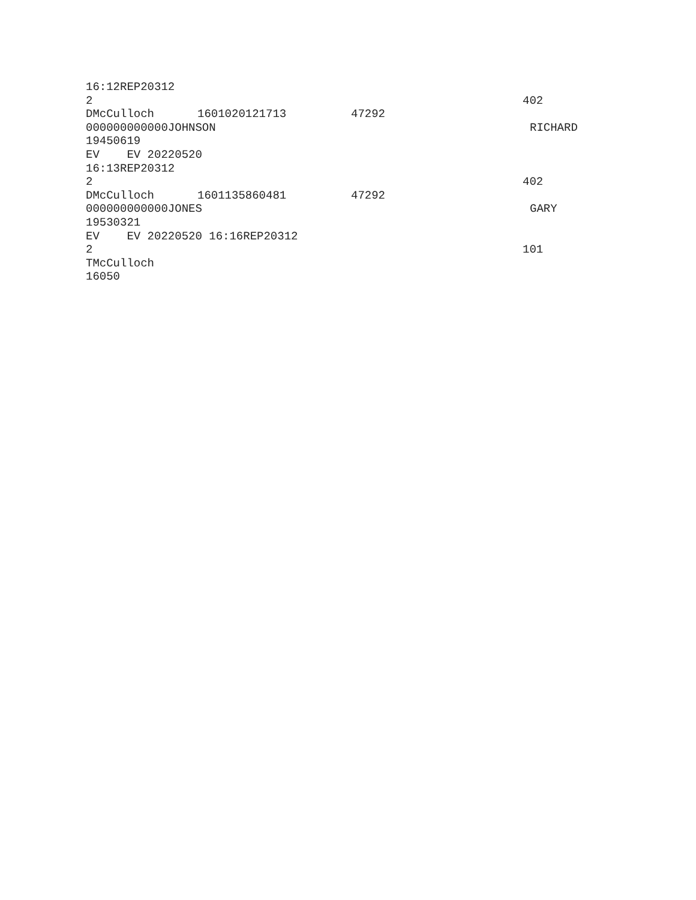16:12REP20312
2 402
DMcCulloch 1601020121713 47292
000000000000JOHNSON RICHARD
19450619
EV EV 20220520
16:13REP20312
2 402
DMcCulloch 1601135860481 47292
000000000000JONES GARY
19530321
EV EV 20220520 16:16REP20312
2 101
TMcCulloch
16050